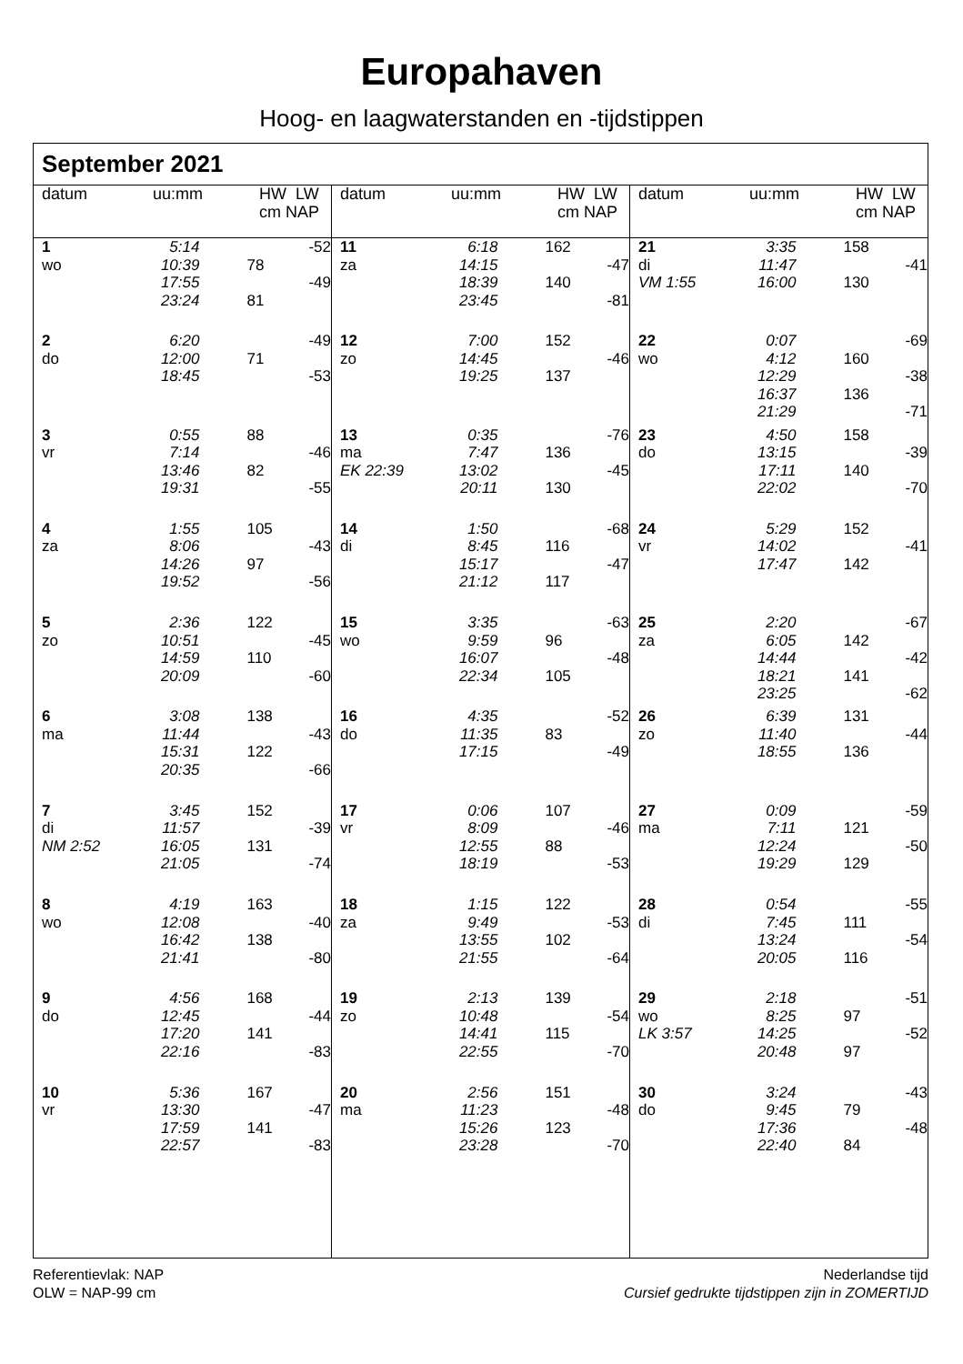Europahaven
Hoog- en laagwaterstanden en -tijdstippen
September 2021
| datum | uu:mm | HW LW cm NAP |
| --- | --- | --- |
| 1 | 5:14 | | -52 |
| wo | 10:39 | 78 | |
| | 17:55 | | -49 |
| | 23:24 | 81 | |
| 2 | 6:20 | | -49 |
| do | 12:00 | 71 | |
| | 18:45 | | -53 |
| 3 | 0:55 | 88 | |
| vr | 7:14 | | -46 |
| | 13:46 | 82 | |
| | 19:31 | | -55 |
| 4 | 1:55 | 105 | |
| za | 8:06 | | -43 |
| | 14:26 | 97 | |
| | 19:52 | | -56 |
| 5 | 2:36 | 122 | |
| zo | 10:51 | | -45 |
| | 14:59 | 110 | |
| | 20:09 | | -60 |
| 6 | 3:08 | 138 | |
| ma | 11:44 | | -43 |
| | 15:31 | 122 | |
| | 20:35 | | -66 |
| 7 | 3:45 | 152 | |
| di | 11:57 | | -39 |
| NM 2:52 | 16:05 | 131 | |
| | 21:05 | | -74 |
| 8 | 4:19 | 163 | |
| wo | 12:08 | | -40 |
| | 16:42 | 138 | |
| | 21:41 | | -80 |
| 9 | 4:56 | 168 | |
| do | 12:45 | | -44 |
| | 17:20 | 141 | |
| | 22:16 | | -83 |
| 10 | 5:36 | 167 | |
| vr | 13:30 | | -47 |
| | 17:59 | 141 | |
| | 22:57 | | -83 |
| datum | uu:mm | HW LW cm NAP |
| --- | --- | --- |
| 11 | 6:18 | 162 | |
| za | 14:15 | | -47 |
| | 18:39 | 140 | |
| | 23:45 | | -81 |
| 12 | 7:00 | 152 | |
| zo | 14:45 | | -46 |
| | 19:25 | 137 | |
| 13 | 0:35 | | -76 |
| ma | 7:47 | 136 | |
| EK 22:39 | 13:02 | | -45 |
| | 20:11 | 130 | |
| 14 | 1:50 | | -68 |
| di | 8:45 | 116 | |
| | 15:17 | | -47 |
| | 21:12 | 117 | |
| 15 | 3:35 | | -63 |
| wo | 9:59 | 96 | |
| | 16:07 | | -48 |
| | 22:34 | 105 | |
| 16 | 4:35 | | -52 |
| do | 11:35 | 83 | |
| | 17:15 | | -49 |
| 17 | 0:06 | 107 | |
| vr | 8:09 | | -46 |
| | 12:55 | 88 | |
| | 18:19 | | -53 |
| 18 | 1:15 | 122 | |
| za | 9:49 | | -53 |
| | 13:55 | 102 | |
| | 21:55 | | -64 |
| 19 | 2:13 | 139 | |
| zo | 10:48 | | -54 |
| | 14:41 | 115 | |
| | 22:55 | | -70 |
| 20 | 2:56 | 151 | |
| ma | 11:23 | | -48 |
| | 15:26 | 123 | |
| | 23:28 | | -70 |
| datum | uu:mm | HW LW cm NAP |
| --- | --- | --- |
| 21 | 3:35 | 158 | |
| di | 11:47 | | -41 |
| VM 1:55 | 16:00 | 130 | |
| 22 | 0:07 | | -69 |
| wo | 4:12 | 160 | |
| | 12:29 | | -38 |
| | 16:37 | 136 | |
| | 21:29 | | -71 |
| 23 | 4:50 | 158 | |
| do | 13:15 | | -39 |
| | 17:11 | 140 | |
| | 22:02 | | -70 |
| 24 | 5:29 | 152 | |
| vr | 14:02 | | -41 |
| | 17:47 | 142 | |
| 25 | 2:20 | | -67 |
| za | 6:05 | 142 | |
| | 14:44 | | -42 |
| | 18:21 | 141 | |
| | 23:25 | | -62 |
| 26 | 6:39 | 131 | |
| zo | 11:40 | | -44 |
| | 18:55 | 136 | |
| 27 | 0:09 | | -59 |
| ma | 7:11 | 121 | |
| | 12:24 | | -50 |
| | 19:29 | 129 | |
| 28 | 0:54 | | -55 |
| di | 7:45 | 111 | |
| | 13:24 | | -54 |
| | 20:05 | 116 | |
| 29 | 2:18 | | -51 |
| wo | 8:25 | 97 | |
| LK 3:57 | 14:25 | | -52 |
| | 20:48 | 97 | |
| 30 | 3:24 | | -43 |
| do | 9:45 | 79 | |
| | 17:36 | | -48 |
| | 22:40 | 84 | |
Referentievlak: NAP
OLW = NAP-99 cm
Nederlandse tijd
Cursief gedrukte tijdstippen zijn in ZOMERTIJD